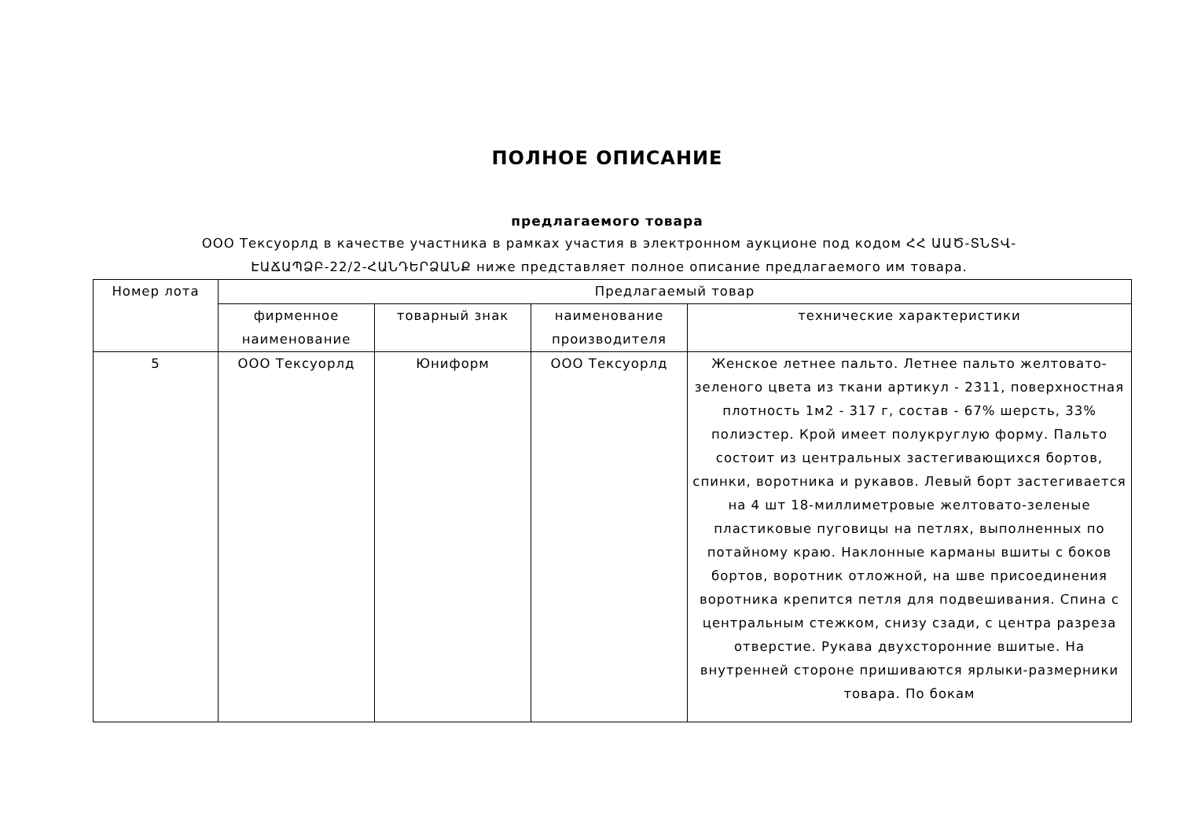ПОЛНОЕ ОПИСАНИЕ
предлагаемого товара
ООО Тексуорлд в качестве участника в рамках участия в электронном аукционе под кодом ՀՀ ԱԱԾ-ՏՆՏՎ-ԷԱՃԱՊՁԲ-22/2-ՀԱՆԴԵՐՁԱՆՔ ниже представляет полное описание предлагаемого им товара.
| Номер лота | Предлагаемый товар | | | |
| --- | --- | --- | --- | --- |
| | фирменное наименование | товарный знак | наименование производителя | технические характеристики |
| 5 | ООО Тексуорлд | Юниформ | ООО Тексуорлд | Женское летнее пальто. Летнее пальто желтовато-зеленого цвета из ткани артикул - 2311, поверхностная плотность 1м2 - 317 г, состав - 67% шерсть, 33% полиэстер. Крой имеет полукруглую форму. Пальто состоит из центральных застегивающихся бортов, спинки, воротника и рукавов. Левый борт застегивается на 4 шт 18-миллиметровые желтовато-зеленые пластиковые пуговицы на петлях, выполненных по потайному краю. Наклонные карманы вшиты с боков бортов, воротник отложной, на шве присоединения воротника крепится петля для подвешивания. Спина с центральным стежком, снизу сзади, с центра разреза отверстие. Рукава двухсторонние вшитые. На внутренней стороне пришиваются ярлыки-размерники товара. По бокам |